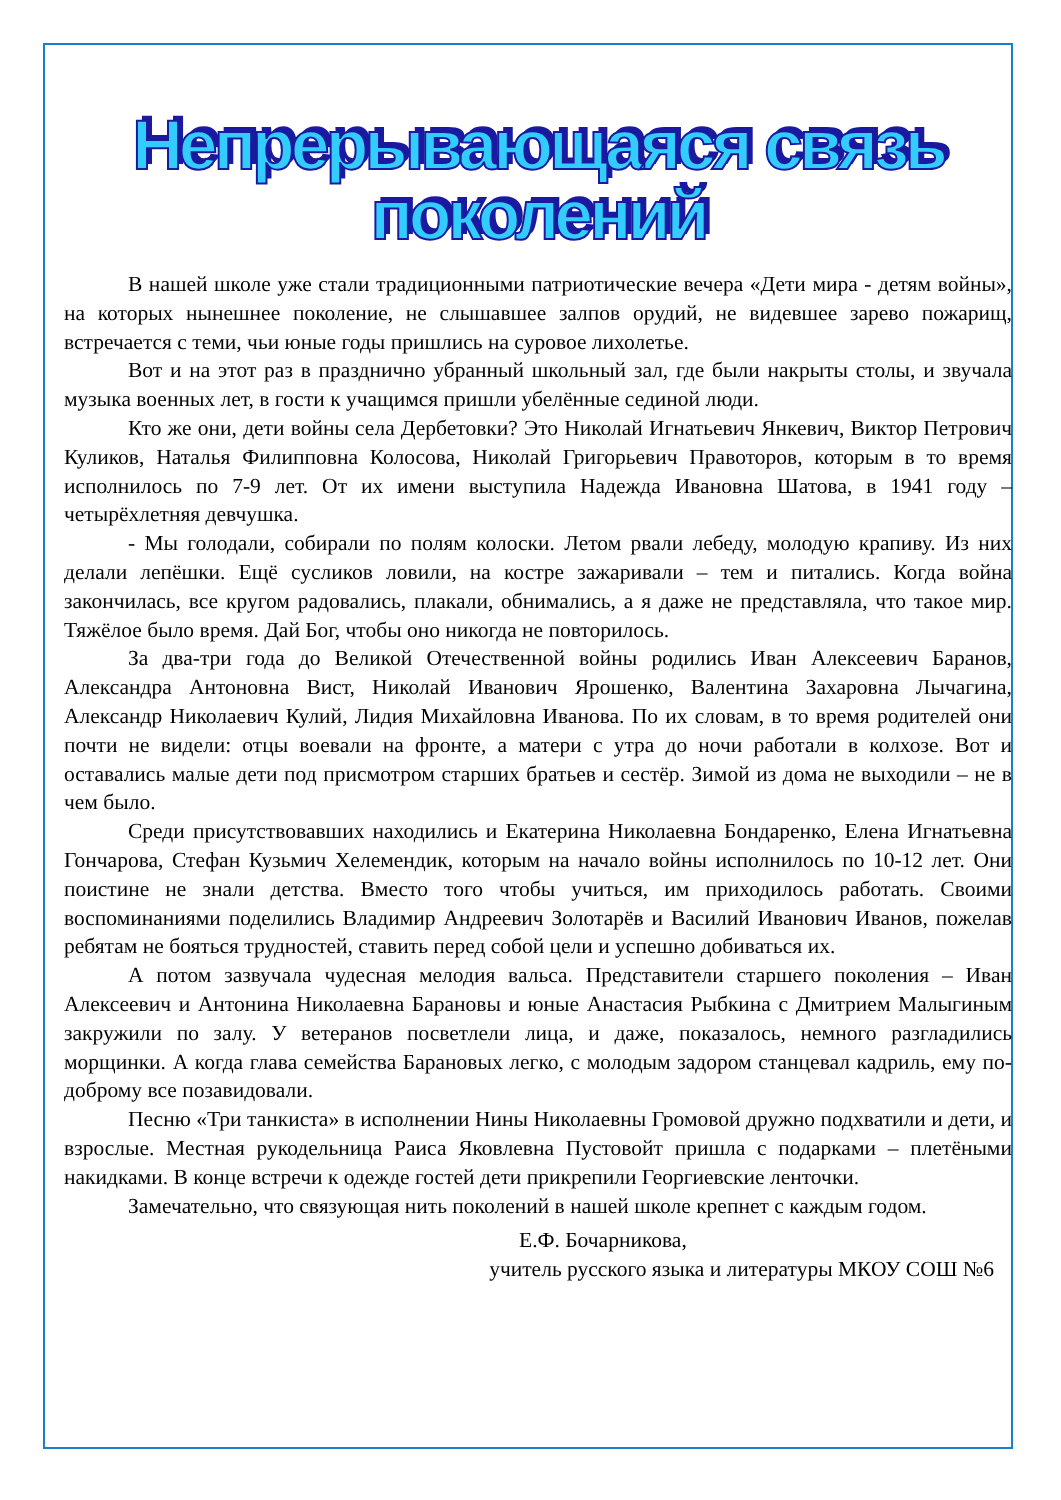Непрерывающаяся связь поколений
В нашей школе уже стали традиционными патриотические вечера «Дети мира - детям войны», на которых нынешнее поколение, не слышавшее залпов орудий, не видевшее зарево пожарищ, встречается с теми, чьи юные годы пришлись на суровое лихолетье.
Вот и на этот раз в празднично убранный школьный зал, где были накрыты столы, и звучала музыка военных лет, в гости к учащимся пришли убелённые сединой люди.
Кто же они, дети войны села Дербетовки? Это Николай Игнатьевич Янкевич, Виктор Петрович Куликов, Наталья Филипповна Колосова, Николай Григорьевич Правоторов, которым в то время исполнилось по 7-9 лет. От их имени выступила Надежда Ивановна Шатова, в 1941 году – четырёхлетняя девчушка.
- Мы голодали, собирали по полям колоски. Летом рвали лебеду, молодую крапиву. Из них делали лепёшки. Ещё сусликов ловили, на костре зажаривали – тем и питались. Когда война закончилась, все кругом радовались, плакали, обнимались, а я даже не представляла, что такое мир. Тяжёлое было время. Дай Бог, чтобы оно никогда не повторилось.
За два-три года до Великой Отечественной войны родились Иван Алексеевич Баранов, Александра Антоновна Вист, Николай Иванович Ярошенко, Валентина Захаровна Лычагина, Александр Николаевич Кулий, Лидия Михайловна Иванова. По их словам, в то время родителей они почти не видели: отцы воевали на фронте, а матери с утра до ночи работали в колхозе. Вот и оставались малые дети под присмотром старших братьев и сестёр. Зимой из дома не выходили – не в чем было.
Среди присутствовавших находились и Екатерина Николаевна Бондаренко, Елена Игнатьевна Гончарова, Стефан Кузьмич Хелемендик, которым на начало войны исполнилось по 10-12 лет. Они поистине не знали детства. Вместо того чтобы учиться, им приходилось работать. Своими воспоминаниями поделились Владимир Андреевич Золотарёв и Василий Иванович Иванов, пожелав ребятам не бояться трудностей, ставить перед собой цели и успешно добиваться их.
А потом зазвучала чудесная мелодия вальса. Представители старшего поколения – Иван Алексеевич и Антонина Николаевна Барановы и юные Анастасия Рыбкина с Дмитрием Малыгиным закружили по залу. У ветеранов посветлели лица, и даже, показалось, немного разгладились морщинки. А когда глава семейства Барановых легко, с молодым задором станцевал кадриль, ему по-доброму все позавидовали.
Песню «Три танкиста» в исполнении Нины Николаевны Громовой дружно подхватили и дети, и взрослые. Местная рукодельница Раиса Яковлевна Пустовойт пришла с подарками – плетёными накидками. В конце встречи к одежде гостей дети прикрепили Георгиевские ленточки.
Замечательно, что связующая нить поколений в нашей школе крепнет с каждым годом.
Е.Ф. Бочарникова,
учитель русского языка и литературы МКОУ СОШ №6